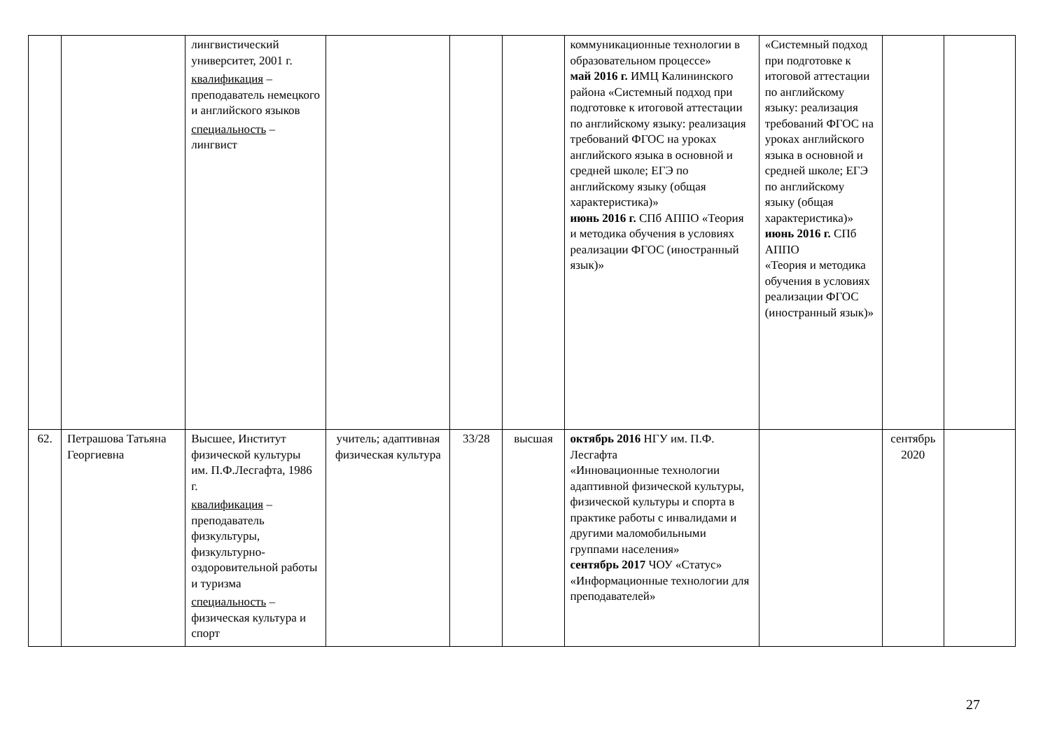| | | лингвистический университет, 2001 г. квалификация – преподаватель немецкого и английского языков специальность – лингвист | | | | коммуникационные технологии в образовательном процессе» май 2016 г. ИМЦ Калининского района «Системный подход при подготовке к итоговой аттестации по английскому языку: реализация требований ФГОС на уроках английского языка в основной и средней школе; ЕГЭ по английскому языку (общая характеристика)» июнь 2016 г. СПб АППО «Теория и методика обучения в условиях реализации ФГОС (иностранный язык)» | «Системный подход при подготовке к итоговой аттестации по английскому языку: реализация требований ФГОС на уроках английского языка в основной и средней школе; ЕГЭ по английскому языку (общая характеристика)» июнь 2016 г. СПб АППО «Теория и методика обучения в условиях реализации ФГОС (иностранный язык)» | | |
| 62. | Петрашова Татьяна Георгиевна | Высшее, Институт физической культуры им. П.Ф.Лесгафта, 1986 г. квалификация – преподаватель физкультуры, физкультурно-оздоровительной работы и туризма специальность – физическая культура и спорт | учитель; адаптивная физическая культура | 33/28 | высшая | октябрь 2016 НГУ им. П.Ф. Лесгафта «Инновационные технологии адаптивной физической культуры, физической культуры и спорта в практике работы с инвалидами и другими маломобильными группами населения» сентябрь 2017 ЧОУ «Статус» «Информационные технологии для преподавателей» | | сентябрь 2020 | |
27